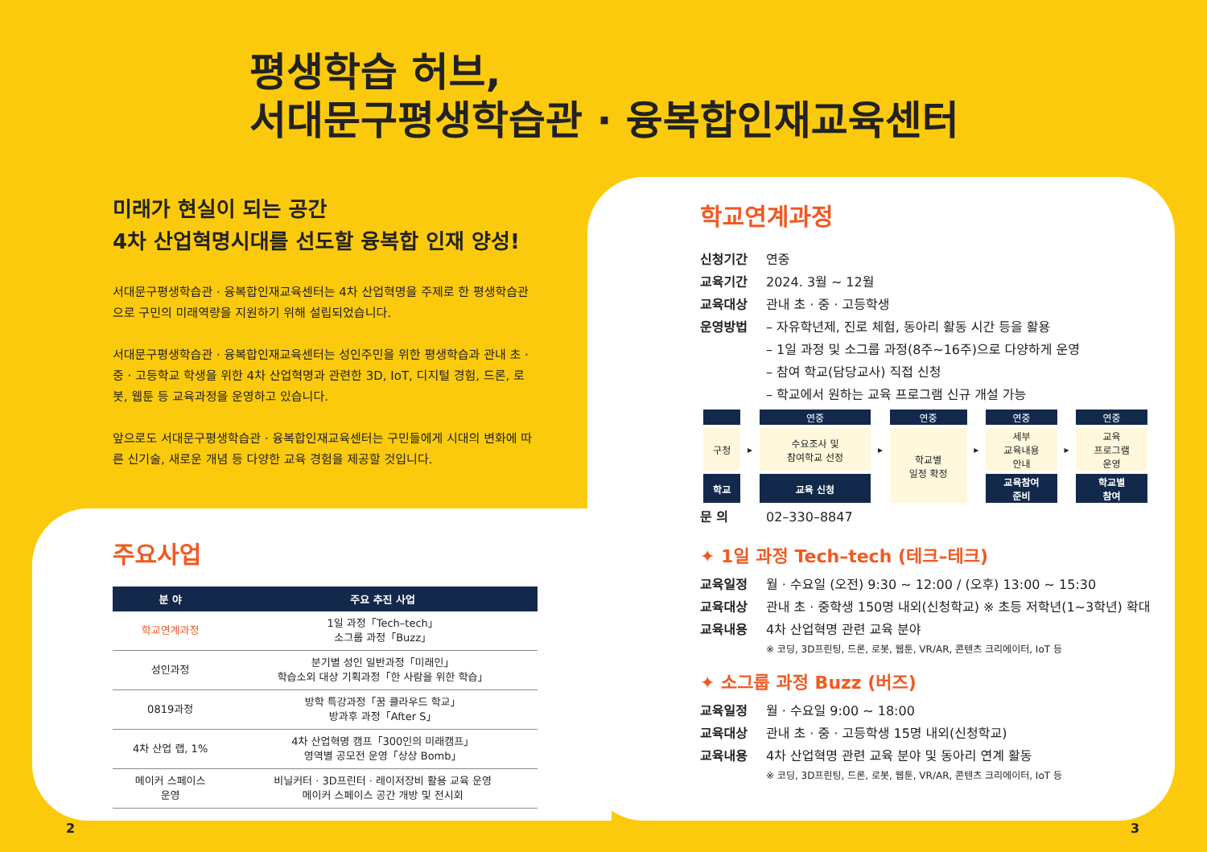평생학습 허브,
서대문구평생학습관 · 융복합인재교육센터
미래가 현실이 되는 공간
4차 산업혁명시대를 선도할 융복합 인재 양성!
서대문구평생학습관 · 융복합인재교육센터는 4차 산업혁명을 주제로 한 평생학습관으로 구민의 미래역량을 지원하기 위해 설립되었습니다.
서대문구평생학습관 · 융복합인재교육센터는 성인주민을 위한 평생학습과 관내 초 · 중 · 고등학교 학생을 위한 4차 산업혁명과 관련한 3D, IoT, 디지털 경험, 드론, 로봇, 웹툰 등 교육과정을 운영하고 있습니다.
앞으로도 서대문구평생학습관 · 융복합인재교육센터는 구민들에게 시대의 변화에 따른 신기술, 새로운 개념 등 다양한 교육 경험을 제공할 것입니다.
주요사업
| 분 야 | 주요 추진 사업 |
| --- | --- |
| 학교연계과정 | 1일 과정「Tech–tech」 소그룹 과정「Buzz」 |
| 성인과정 | 분기별 성인 일반과정「미래인」 학습소외 대상 기획과정「한 사람을 위한 학습」 |
| 0819과정 | 방학 특강과정「꿈 클라우드 학교」 방과후 과정「After S」 |
| 4차 산업 랩, 1% | 4차 산업혁명 캠프「300인의 미래캠프」 영역별 공모전 운영「상상 Bomb」 |
| 메이커 스페이스 운영 | 비닐커터 · 3D프린터 · 레이저장비 활용 교육 운영 메이커 스페이스 공간 개방 및 전시회 |
학교연계과정
신청기간 연중
교육기간 2024. 3월 ~ 12월
교육대상 관내 초 · 중 · 고등학생
운영방법 – 자유학년제, 진로 체험, 동아리 활동 시간 등을 활용
– 1일 과정 및 소그룹 과정(8주~16주)으로 다양하게 운영
– 참여 학교(담당교사) 직접 신청
– 학교에서 원하는 교육 프로그램 신규 개설 가능
| | | 연중 | | 연중 | | 연중 | | 연중 |
| 구청 | ▸ | 수요조사 및 참여학교 선정 | ▸ | 학교별 일정 확정 | ▸ | 세부 교육내용 안내 | ▸ | 교육 프로그램 운영 |
| 학교 | | 교육 신청 | | | | 교육참여 준비 | | 학교별 참여 |
문 의 02–330–8847
✦ 1일 과정 Tech–tech (테크–테크)
교육일정 월 · 수요일 (오전) 9:30 ~ 12:00 / (오후) 13:00 ~ 15:30
교육대상 관내 초 · 중학생 150명 내외(신청학교) ※ 초등 저학년(1~3학년) 확대
교육내용 4차 산업혁명 관련 교육 분야
※ 코딩, 3D프린팅, 드론, 로봇, 웹툰, VR/AR, 콘텐츠 크리에이터, IoT 등
✦ 소그룹 과정 Buzz (버즈)
교육일정 월 · 수요일 9:00 ~ 18:00
교육대상 관내 초 · 중 · 고등학생 15명 내외(신청학교)
교육내용 4차 산업혁명 관련 교육 분야 및 동아리 연계 활동
※ 코딩, 3D프린팅, 드론, 로봇, 웹툰, VR/AR, 콘텐츠 크리에이터, IoT 등
2 3